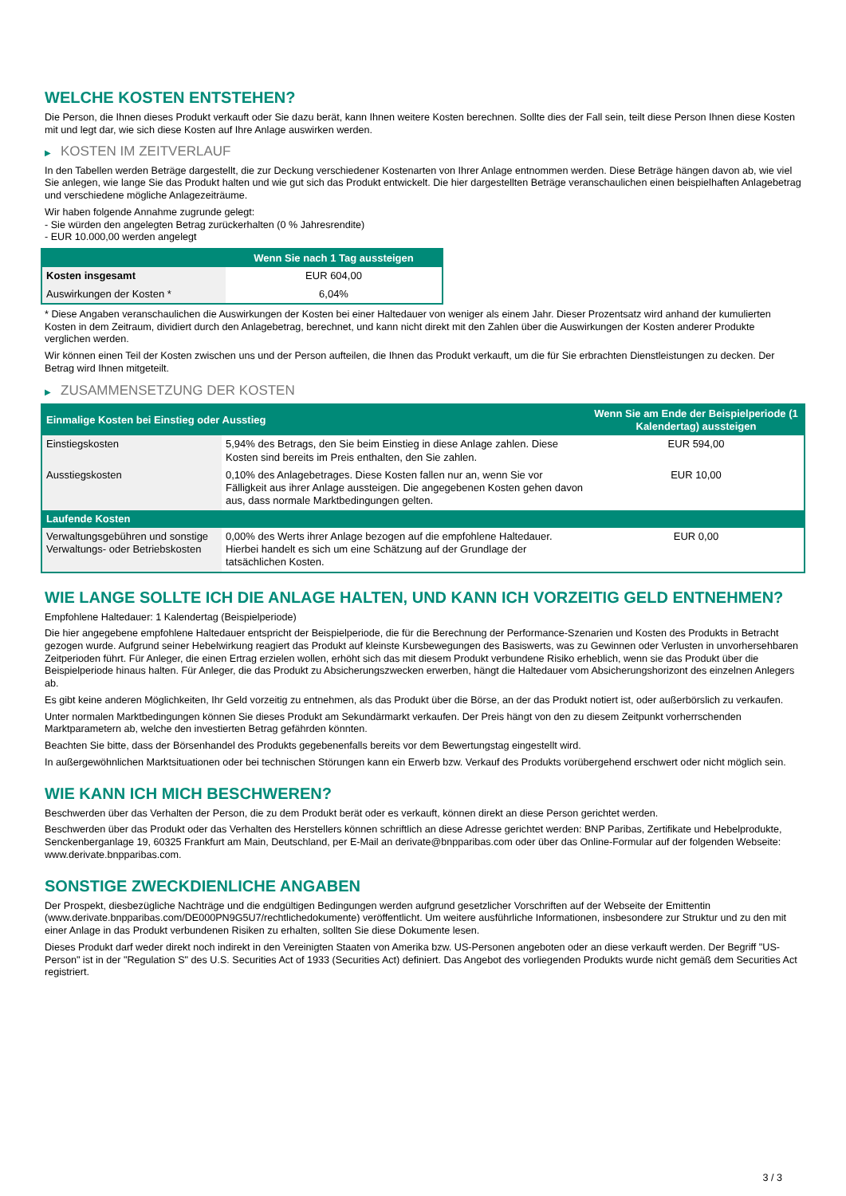WELCHE KOSTEN ENTSTEHEN?
Die Person, die Ihnen dieses Produkt verkauft oder Sie dazu berät, kann Ihnen weitere Kosten berechnen. Sollte dies der Fall sein, teilt diese Person Ihnen diese Kosten mit und legt dar, wie sich diese Kosten auf Ihre Anlage auswirken werden.
▶ KOSTEN IM ZEITVERLAUF
In den Tabellen werden Beträge dargestellt, die zur Deckung verschiedener Kostenarten von Ihrer Anlage entnommen werden. Diese Beträge hängen davon ab, wie viel Sie anlegen, wie lange Sie das Produkt halten und wie gut sich das Produkt entwickelt. Die hier dargestellten Beträge veranschaulichen einen beispielhaften Anlagebetrag und verschiedene mögliche Anlagezeiträume.
Wir haben folgende Annahme zugrunde gelegt:
- Sie würden den angelegten Betrag zurückerhalten (0 % Jahresrendite)
- EUR 10.000,00 werden angelegt
| | Wenn Sie nach 1 Tag aussteigen |
| --- | --- |
| Kosten insgesamt | EUR 604,00 |
| Auswirkungen der Kosten * | 6,04% |
* Diese Angaben veranschaulichen die Auswirkungen der Kosten bei einer Haltedauer von weniger als einem Jahr. Dieser Prozentsatz wird anhand der kumulierten Kosten in dem Zeitraum, dividiert durch den Anlagebetrag, berechnet, und kann nicht direkt mit den Zahlen über die Auswirkungen der Kosten anderer Produkte verglichen werden.
Wir können einen Teil der Kosten zwischen uns und der Person aufteilen, die Ihnen das Produkt verkauft, um die für Sie erbrachten Dienstleistungen zu decken. Der Betrag wird Ihnen mitgeteilt.
▶ ZUSAMMENSETZUNG DER KOSTEN
| Einmalige Kosten bei Einstieg oder Ausstieg | | Wenn Sie am Ende der Beispielperiode (1 Kalendertag) aussteigen |
| --- | --- | --- |
| Einstiegskosten | 5,94% des Betrags, den Sie beim Einstieg in diese Anlage zahlen. Diese Kosten sind bereits im Preis enthalten, den Sie zahlen. | EUR 594,00 |
| Ausstiegskosten | 0,10% des Anlagebetrages. Diese Kosten fallen nur an, wenn Sie vor Fälligkeit aus ihrer Anlage aussteigen. Die angegebenen Kosten gehen davon aus, dass normale Marktbedingungen gelten. | EUR 10,00 |
| Laufende Kosten | | |
| Verwaltungsgebühren und sonstige Verwaltungs- oder Betriebskosten | 0,00% des Werts ihrer Anlage bezogen auf die empfohlene Haltedauer. Hierbei handelt es sich um eine Schätzung auf der Grundlage der tatsächlichen Kosten. | EUR 0,00 |
WIE LANGE SOLLTE ICH DIE ANLAGE HALTEN, UND KANN ICH VORZEITIG GELD ENTNEHMEN?
Empfohlene Haltedauer: 1 Kalendertag (Beispielperiode)
Die hier angegebene empfohlene Haltedauer entspricht der Beispielperiode, die für die Berechnung der Performance-Szenarien und Kosten des Produkts in Betracht gezogen wurde. Aufgrund seiner Hebelwirkung reagiert das Produkt auf kleinste Kursbewegungen des Basiswerts, was zu Gewinnen oder Verlusten in unvorhersehbaren Zeitperioden führt. Für Anleger, die einen Ertrag erzielen wollen, erhöht sich das mit diesem Produkt verbundene Risiko erheblich, wenn sie das Produkt über die Beispielperiode hinaus halten. Für Anleger, die das Produkt zu Absicherungszwecken erwerben, hängt die Haltedauer vom Absicherungshorizont des einzelnen Anlegers ab.
Es gibt keine anderen Möglichkeiten, Ihr Geld vorzeitig zu entnehmen, als das Produkt über die Börse, an der das Produkt notiert ist, oder außerbörslich zu verkaufen.
Unter normalen Marktbedingungen können Sie dieses Produkt am Sekundärmarkt verkaufen. Der Preis hängt von den zu diesem Zeitpunkt vorherrschenden Marktparametern ab, welche den investierten Betrag gefährden könnten.
Beachten Sie bitte, dass der Börsenhandel des Produkts gegebenenfalls bereits vor dem Bewertungstag eingestellt wird.
In außergewöhnlichen Marktsituationen oder bei technischen Störungen kann ein Erwerb bzw. Verkauf des Produkts vorübergehend erschwert oder nicht möglich sein.
WIE KANN ICH MICH BESCHWEREN?
Beschwerden über das Verhalten der Person, die zu dem Produkt berät oder es verkauft, können direkt an diese Person gerichtet werden.
Beschwerden über das Produkt oder das Verhalten des Herstellers können schriftlich an diese Adresse gerichtet werden: BNP Paribas, Zertifikate und Hebelprodukte, Senckenberganlage 19, 60325 Frankfurt am Main, Deutschland, per E-Mail an derivate@bnpparibas.com oder über das Online-Formular auf der folgenden Webseite: www.derivate.bnpparibas.com.
SONSTIGE ZWECKDIENLICHE ANGABEN
Der Prospekt, diesbezügliche Nachträge und die endgültigen Bedingungen werden aufgrund gesetzlicher Vorschriften auf der Webseite der Emittentin (www.derivate.bnpparibas.com/DE000PN9G5U7/rechtlichedokumente) veröffentlicht. Um weitere ausführliche Informationen, insbesondere zur Struktur und zu den mit einer Anlage in das Produkt verbundenen Risiken zu erhalten, sollten Sie diese Dokumente lesen.
Dieses Produkt darf weder direkt noch indirekt in den Vereinigten Staaten von Amerika bzw. US-Personen angeboten oder an diese verkauft werden. Der Begriff "US-Person" ist in der "Regulation S" des U.S. Securities Act of 1933 (Securities Act) definiert. Das Angebot des vorliegenden Produkts wurde nicht gemäß dem Securities Act registriert.
3 / 3